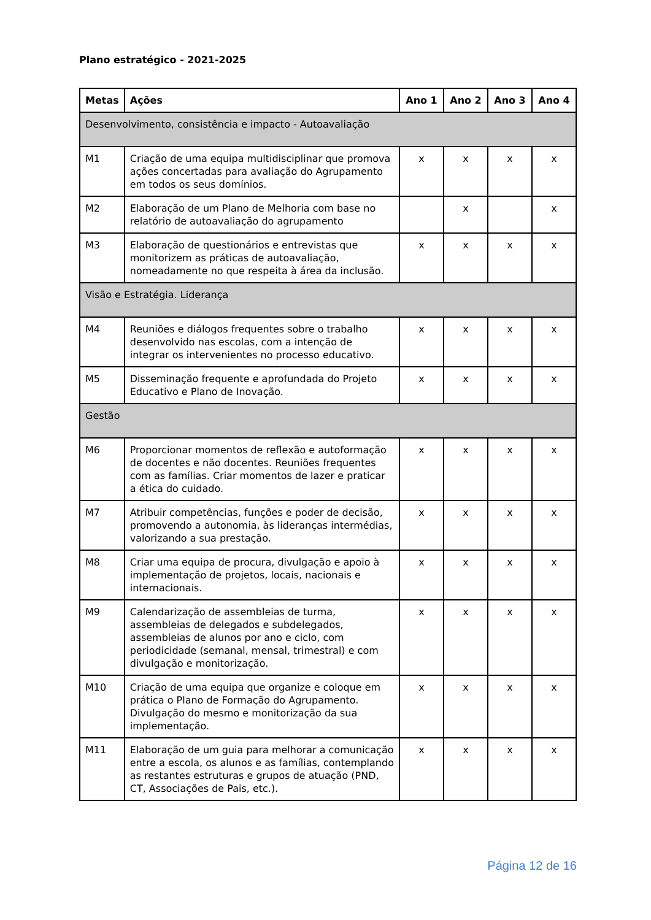Plano estratégico - 2021-2025
| Metas | Ações | Ano 1 | Ano 2 | Ano 3 | Ano 4 |
| --- | --- | --- | --- | --- | --- |
| Desenvolvimento, consistência e impacto - Autoavaliação | | | | | |
| M1 | Criação de uma equipa multidisciplinar que promova ações concertadas para avaliação do Agrupamento em todos os seus domínios. | x | x | x | x |
| M2 | Elaboração de um Plano de Melhoria com base no relatório de autoavaliação do agrupamento | | x | | x |
| M3 | Elaboração de questionários e entrevistas que monitorizem as práticas de autoavaliação, nomeadamente no que respeita à área da inclusão. | x | x | x | x |
| Visão e Estratégia. Liderança | | | | | |
| M4 | Reuniões e diálogos frequentes sobre o trabalho desenvolvido nas escolas, com a intenção de integrar os intervenientes no processo educativo. | x | x | x | x |
| M5 | Disseminação frequente e aprofundada do Projeto Educativo e Plano de Inovação. | x | x | x | x |
| Gestão | | | | | |
| M6 | Proporcionar momentos de reflexão e autoformação de docentes e não docentes. Reuniões frequentes com as famílias. Criar momentos de lazer e praticar a ética do cuidado. | x | x | x | x |
| M7 | Atribuir competências, funções e poder de decisão, promovendo a autonomia, às lideranças intermédias, valorizando a sua prestação. | x | x | x | x |
| M8 | Criar uma equipa de procura, divulgação e apoio à implementação de projetos, locais, nacionais e internacionais. | x | x | x | x |
| M9 | Calendarização de assembleias de turma, assembleias de delegados e subdelegados, assembleias de alunos por ano e ciclo, com periodicidade (semanal, mensal, trimestral) e com divulgação e monitorização. | x | x | x | x |
| M10 | Criação de uma equipa que organize e coloque em prática o Plano de Formação do Agrupamento. Divulgação do mesmo e monitorização da sua implementação. | x | x | x | x |
| M11 | Elaboração de um guia para melhorar a comunicação entre a escola, os alunos e as famílias, contemplando as restantes estruturas e grupos de atuação (PND, CT, Associações de Pais, etc.). | x | x | x | x |
Página 12 de 16